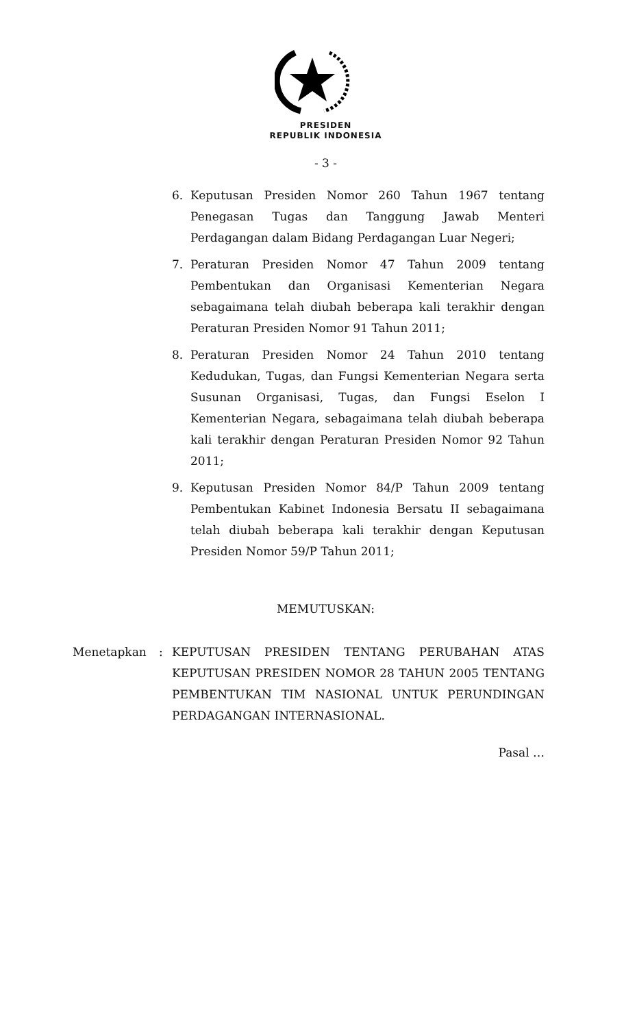PRESIDEN
REPUBLIK INDONESIA
- 3 -
6. Keputusan Presiden Nomor 260 Tahun 1967 tentang Penegasan Tugas dan Tanggung Jawab Menteri Perdagangan dalam Bidang Perdagangan Luar Negeri;
7. Peraturan Presiden Nomor 47 Tahun 2009 tentang Pembentukan dan Organisasi Kementerian Negara sebagaimana telah diubah beberapa kali terakhir dengan Peraturan Presiden Nomor 91 Tahun 2011;
8. Peraturan Presiden Nomor 24 Tahun 2010 tentang Kedudukan, Tugas, dan Fungsi Kementerian Negara serta Susunan Organisasi, Tugas, dan Fungsi Eselon I Kementerian Negara, sebagaimana telah diubah beberapa kali terakhir dengan Peraturan Presiden Nomor 92 Tahun 2011;
9. Keputusan Presiden Nomor 84/P Tahun 2009 tentang Pembentukan Kabinet Indonesia Bersatu II sebagaimana telah diubah beberapa kali terakhir dengan Keputusan Presiden Nomor 59/P Tahun 2011;
MEMUTUSKAN:
Menetapkan: KEPUTUSAN PRESIDEN TENTANG PERUBAHAN ATAS KEPUTUSAN PRESIDEN NOMOR 28 TAHUN 2005 TENTANG PEMBENTUKAN TIM NASIONAL UNTUK PERUNDINGAN PERDAGANGAN INTERNASIONAL.
Pasal …